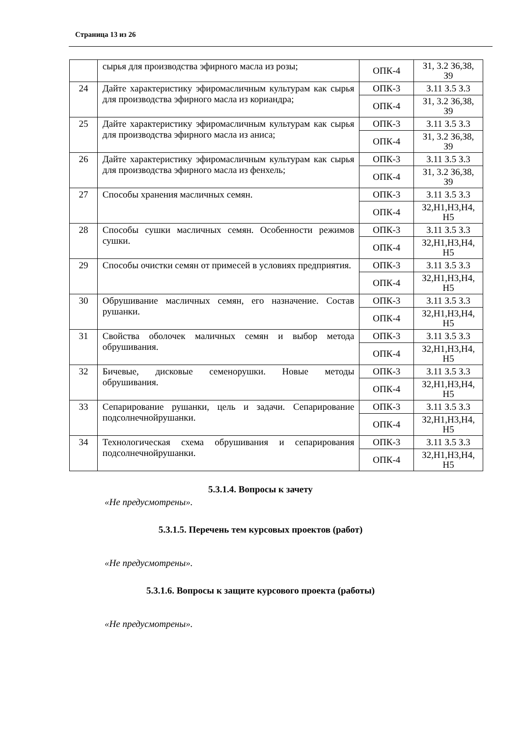Страница 13 из 26
| | сырья для производства эфирного масла из розы; | ОПК-4 | З1, 3.2 З6,З8, З9 |
| 24 | Дайте характеристику эфиромасличным культурам как сырья для производства эфирного масла из кориандра; | ОПК-3 | З.11 З.5 З.3 |
| | | ОПК-4 | З1, 3.2 З6,З8, З9 |
| 25 | Дайте характеристику эфиромасличным культурам как сырья для производства эфирного масла из аниса; | ОПК-3 | З.11 З.5 З.3 |
| | | ОПК-4 | З1, 3.2 З6,З8, З9 |
| 26 | Дайте характеристику эфиромасличным культурам как сырья для производства эфирного масла из фенхель; | ОПК-3 | З.11 З.5 З.3 |
| | | ОПК-4 | З1, 3.2 З6,З8, З9 |
| 27 | Способы хранения масличных семян. | ОПК-3 | З.11 З.5 З.3 |
| | | ОПК-4 | З2,Н1,Н3,Н4, Н5 |
| 28 | Способы сушки масличных семян. Особенности режимов сушки. | ОПК-3 | З.11 З.5 З.3 |
| | | ОПК-4 | З2,Н1,Н3,Н4, Н5 |
| 29 | Способы очистки семян от примесей в условиях предприятия. | ОПК-3 | З.11 З.5 З.3 |
| | | ОПК-4 | З2,Н1,Н3,Н4, Н5 |
| 30 | Обрушивание масличных семян, его назначение. Состав рушанки. | ОПК-3 | З.11 З.5 З.3 |
| | | ОПК-4 | З2,Н1,Н3,Н4, Н5 |
| 31 | Свойства оболочек маличных семян и выбор метода обрушивания. | ОПК-3 | З.11 З.5 З.3 |
| | | ОПК-4 | З2,Н1,Н3,Н4, Н5 |
| 32 | Бичевые, дисковые семенорушки. Новые методы обрушивания. | ОПК-3 | З.11 З.5 З.3 |
| | | ОПК-4 | З2,Н1,Н3,Н4, Н5 |
| 33 | Сепарирование рушанки, цель и задачи. Сепарирование подсолнечнойрушанки. | ОПК-3 | З.11 З.5 З.3 |
| | | ОПК-4 | З2,Н1,Н3,Н4, Н5 |
| 34 | Технологическая схема обрушивания и сепарирования подсолнечнойрушанки. | ОПК-3 | З.11 З.5 З.3 |
| | | ОПК-4 | З2,Н1,Н3,Н4, Н5 |
5.3.1.4. Вопросы к зачету
«Не предусмотрены».
5.3.1.5. Перечень тем курсовых проектов (работ)
«Не предусмотрены».
5.3.1.6. Вопросы к защите курсового проекта (работы)
«Не предусмотрены».